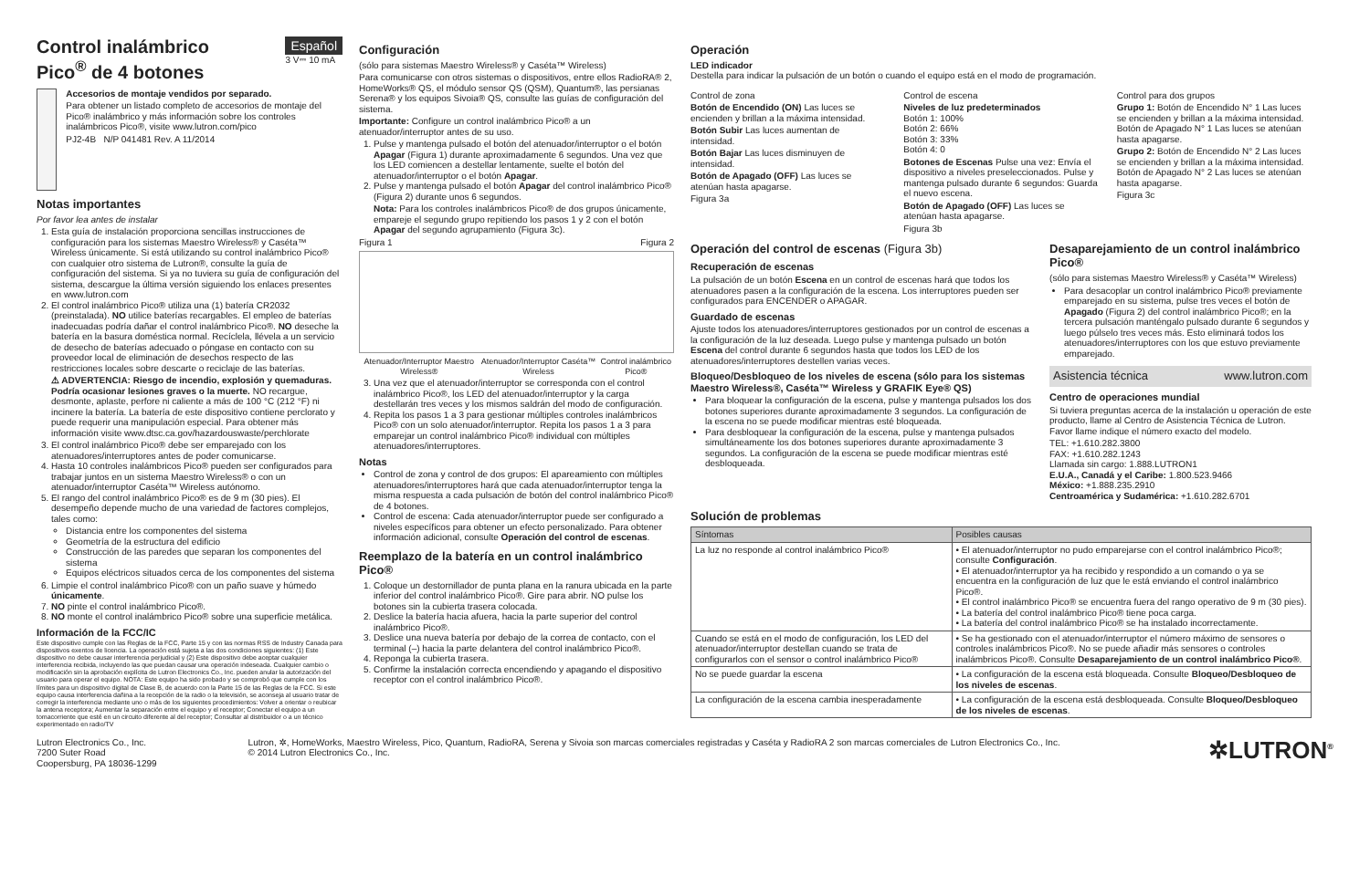Control inalámbrico
Pico<sup>®</sup> de 4 botones
Español
3 V⎓ 10 mA
Accesorios de montaje vendidos por separado.
Para obtener un listado completo de accesorios de montaje del Pico® inalámbrico y más información sobre los controles inalámbricos Pico®, visite www.lutron.com/pico
PJ2-4B N/P 041481 Rev. A 11/2014
Notas importantes
Por favor lea antes de instalar
1. Esta guía de instalación proporciona sencillas instrucciones de configuración para los sistemas Maestro Wireless® y Caséta™ Wireless únicamente. Si está utilizando su control inalámbrico Pico® con cualquier otro sistema de Lutron®, consulte la guía de configuración del sistema. Si ya no tuviera su guía de configuración del sistema, descargue la última versión siguiendo los enlaces presentes en www.lutron.com
2. El control inalámbrico Pico® utiliza una (1) batería CR2032 (preinstalada). NO utilice baterías recargables. El empleo de baterías inadecuadas podría dañar el control inalámbrico Pico®. NO deseche la batería en la basura doméstica normal. Recíclela, llévela a un servicio de desecho de baterías adecuado o póngase en contacto con su proveedor local de eliminación de desechos respecto de las restricciones locales sobre descarte o reciclaje de las baterías.
⚠ ADVERTENCIA: Riesgo de incendio, explosión y quemaduras. Podría ocasionar lesiones graves o la muerte. NO recargue, desmonte, aplaste, perfore ni caliente a más de 100 °C (212 °F) ni incinere la batería. La batería de este dispositivo contiene perclorato y puede requerir una manipulación especial. Para obtener más información visite www.dtsc.ca.gov/hazardouswaste/perchlorate
3. El control inalámbrico Pico® debe ser emparejado con los atenuadores/interruptores antes de poder comunicarse.
4. Hasta 10 controles inalámbricos Pico® pueden ser configurados para trabajar juntos en un sistema Maestro Wireless® o con un atenuador/interruptor Caséta™ Wireless autónomo.
5. El rango del control inalámbrico Pico® es de 9 m (30 pies). El desempeño depende mucho de una variedad de factores complejos, tales como:
Distancia entre los componentes del sistema
Geometría de la estructura del edificio
Construcción de las paredes que separan los componentes del sistema
Equipos eléctricos situados cerca de los componentes del sistema
6. Limpie el control inalámbrico Pico® con un paño suave y húmedo únicamente.
7. NO pinte el control inalámbrico Pico®.
8. NO monte el control inalámbrico Pico® sobre una superficie metálica.
Información de la FCC/IC
Este dispositivo cumple con las Reglas de la FCC, Parte 15 y con las normas RSS de Industry Canada para dispositivos exentos de licencia. La operación está sujeta a las dos condiciones siguientes: (1) Este dispositivo no debe causar interferencia perjudicial y (2) Este dispositivo debe aceptar cualquier interferencia recibida, incluyendo las que puedan causar una operación indeseada. Cualquier cambio o modificación sin la aprobación explícita de Lutron Electronics Co., Inc. pueden anular la autorización del usuario para operar el equipo. NOTA: Este equipo ha sido probado y se comprobó que cumple con los límites para un dispositivo digital de Clase B, de acuerdo con la Parte 15 de las Reglas de la FCC. Si este equipo causa interferencia dañina a la recepción de la radio o la televisión, se aconseja al usuario tratar de corregir la interferencia mediante uno o más de los siguientes procedimientos: Volver a orientar o reubicar la antena receptora; Aumentar la separación entre el equipo y el receptor; Conectar el equipo a un tomacorriente que esté en un circuito diferente al del receptor; Consultar al distribuidor o a un técnico experimentado en radio/TV
Configuración
(sólo para sistemas Maestro Wireless® y Caséta™ Wireless)
Para comunicarse con otros sistemas o dispositivos, entre ellos RadioRA® 2, HomeWorks® QS, el módulo sensor QS (QSM), Quantum®, las persianas Serena® y los equipos Sivoia® QS, consulte las guías de configuración del sistema.
Importante: Configure un control inalámbrico Pico® a un atenuador/interruptor antes de su uso.
1. Pulse y mantenga pulsado el botón del atenuador/interruptor o el botón Apagar (Figura 1) durante aproximadamente 6 segundos. Una vez que los LED comiencen a destellar lentamente, suelte el botón del atenuador/interruptor o el botón Apagar.
2. Pulse y mantenga pulsado el botón Apagar del control inalámbrico Pico® (Figura 2) durante unos 6 segundos.
Nota: Para los controles inalámbricos Pico® de dos grupos únicamente, empareje el segundo grupo repitiendo los pasos 1 y 2 con el botón Apagar del segundo agrupamiento (Figura 3c).
Figura 1 Figura 2
Atenuador/Interruptor Maestro Wireless® Atenuador/Interruptor Caséta™ Wireless Control inalámbrico Pico®
3. Una vez que el atenuador/interruptor se corresponda con el control inalámbrico Pico®, los LED del atenuador/interruptor y la carga destellarán tres veces y los mismos saldrán del modo de configuración.
4. Repita los pasos 1 a 3 para gestionar múltiples controles inalámbricos Pico® con un solo atenuador/interruptor. Repita los pasos 1 a 3 para emparejar un control inalámbrico Pico® individual con múltiples atenuadores/interruptores.
Notas
Control de zona y control de dos grupos: El apareamiento con múltiples atenuadores/interruptores hará que cada atenuador/interruptor tenga la misma respuesta a cada pulsación de botón del control inalámbrico Pico® de 4 botones.
Control de escena: Cada atenuador/interruptor puede ser configurado a niveles específicos para obtener un efecto personalizado. Para obtener información adicional, consulte Operación del control de escenas.
Reemplazo de la batería en un control inalámbrico Pico®
1. Coloque un destornillador de punta plana en la ranura ubicada en la parte inferior del control inalámbrico Pico®. Gire para abrir. NO pulse los botones sin la cubierta trasera colocada.
2. Deslice la batería hacia afuera, hacia la parte superior del control inalámbrico Pico®.
3. Deslice una nueva batería por debajo de la correa de contacto, con el terminal (–) hacia la parte delantera del control inalámbrico Pico®.
4. Reponga la cubierta trasera.
5. Confirme la instalación correcta encendiendo y apagando el dispositivo receptor con el control inalámbrico Pico®.
Operación
LED indicador
Destella para indicar la pulsación de un botón o cuando el equipo está en el modo de programación.
Control de zona
Botón de Encendido (ON) Las luces se encienden y brillan a la máxima intensidad.
Botón Subir Las luces aumentan de intensidad.
Botón Bajar Las luces disminuyen de intensidad.
Botón de Apagado (OFF) Las luces se atenúan hasta apagarse.
Figura 3a
Control de escena
Niveles de luz predeterminados
Botón 1: 100%
Botón 2: 66%
Botón 3: 33%
Botón 4: 0
Botones de Escenas Pulse una vez: Envía el dispositivo a niveles preseleccionados. Pulse y mantenga pulsado durante 6 segundos: Guarda el nuevo escena.
Botón de Apagado (OFF) Las luces se atenúan hasta apagarse.
Figura 3b
Control para dos grupos
Grupo 1: Botón de Encendido N° 1 Las luces se encienden y brillan a la máxima intensidad. Botón de Apagado N° 1 Las luces se atenúan hasta apagarse.
Grupo 2: Botón de Encendido N° 2 Las luces se encienden y brillan a la máxima intensidad. Botón de Apagado N° 2 Las luces se atenúan hasta apagarse.
Figura 3c
Operación del control de escenas (Figura 3b)
Recuperación de escenas
La pulsación de un botón Escena en un control de escenas hará que todos los atenuadores pasen a la configuración de la escena. Los interruptores pueden ser configurados para ENCENDER o APAGAR.
Guardado de escenas
Ajuste todos los atenuadores/interruptores gestionados por un control de escenas a la configuración de la luz deseada. Luego pulse y mantenga pulsado un botón Escena del control durante 6 segundos hasta que todos los LED de los atenuadores/interruptores destellen varias veces.
Bloqueo/Desbloqueo de los niveles de escena (sólo para los sistemas Maestro Wireless®, Caséta™ Wireless y GRAFIK Eye® QS)
Para bloquear la configuración de la escena, pulse y mantenga pulsados los dos botones superiores durante aproximadamente 3 segundos. La configuración de la escena no se puede modificar mientras esté bloqueada.
Para desbloquear la configuración de la escena, pulse y mantenga pulsados simultáneamente los dos botones superiores durante aproximadamente 3 segundos. La configuración de la escena se puede modificar mientras esté desbloqueada.
Desaparejamiento de un control inalámbrico Pico®
(sólo para sistemas Maestro Wireless® y Caséta™ Wireless)
Para desacoplar un control inalámbrico Pico® previamente emparejado en su sistema, pulse tres veces el botón de Apagado (Figura 2) del control inalámbrico Pico®; en la tercera pulsación manténgalo pulsado durante 6 segundos y luego púlselo tres veces más. Esto eliminará todos los atenuadores/interruptores con los que estuvo previamente emparejado.
Asistencia técnica www.lutron.com
Centro de operaciones mundial
Si tuviera preguntas acerca de la instalación u operación de este producto, llame al Centro de Asistencia Técnica de Lutron. Favor llame indique el número exacto del modelo.
TEL: +1.610.282.3800
FAX: +1.610.282.1243
Llamada sin cargo: 1.888.LUTRON1
E.U.A., Canadá y el Caribe: 1.800.523.9466
México: +1.888.235.2910
Centroamérica y Sudamérica: +1.610.282.6701
Solución de problemas
| Síntomas | Posibles causas |
| --- | --- |
| La luz no responde al control inalámbrico Pico® | • El atenuador/interruptor no pudo emparejarse con el control inalámbrico Pico®; consulte Configuración . • El atenuador/interruptor ya ha recibido y respondido a un comando o ya se encuentra en la configuración de luz que le está enviando el control inalámbrico Pico®. • El control inalámbrico Pico® se encuentra fuera del rango operativo de 9 m (30 pies). • La batería del control inalámbrico Pico® tiene poca carga. • La batería del control inalámbrico Pico® se ha instalado incorrectamente. |
| Cuando se está en el modo de configuración, los LED del atenuador/interruptor destellan cuando se trata de configurarlos con el sensor o control inalámbrico Pico® | • Se ha gestionado con el atenuador/interruptor el número máximo de sensores o controles inalámbricos Pico®. No se puede añadir más sensores o controles inalámbricos Pico®. Consulte Desaparejamiento de un control inalámbrico Pico® . |
| No se puede guardar la escena | • La configuración de la escena está bloqueada. Consulte Bloqueo/Desbloqueo de los niveles de escenas . |
| La configuración de la escena cambia inesperadamente | • La configuración de la escena está desbloqueada. Consulte Bloqueo/Desbloqueo de los niveles de escenas . |
Lutron Electronics Co., Inc.
7200 Suter Road
Coopersburg, PA 18036-1299
Lutron, ✲, HomeWorks, Maestro Wireless, Pico, Quantum, RadioRA, Serena y Sivoia son marcas comerciales registradas y Caséta y RadioRA 2 son marcas comerciales de Lutron Electronics Co., Inc.
© 2014 Lutron Electronics Co., Inc.
✲LUTRON<sup>®</sup>